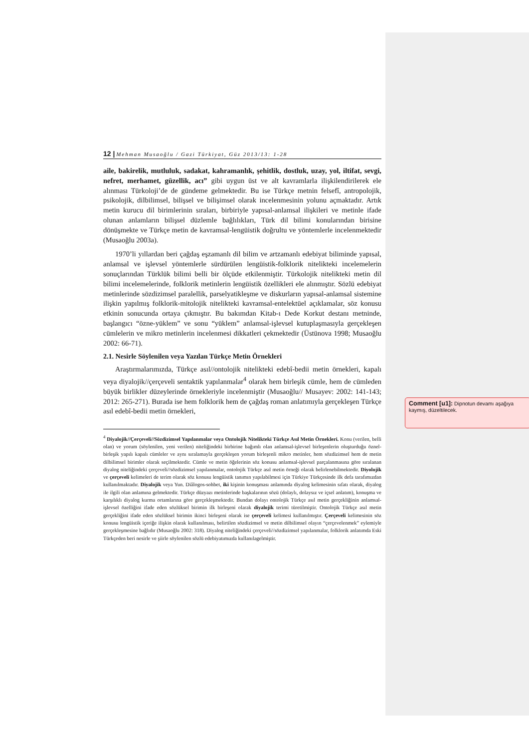12 | Mehman Musaoğlu / Gazi Türkiyat, Güz 2013/13: 1-28
aile, bakirelik, mutluluk, sadakat, kahramanlık, şehitlik, dostluk, uzay, yol, iltifat, sevgi, nefret, merhamet, güzellik, acı” gibi uygun üst ve alt kavramlarla ilişkilendirilerek ele alınması Türkoloji’de de gündeme gelmektedir. Bu ise Türkçe metnin felsefî, antropolojik, psikolojik, dilbilimsel, bilişsel ve bilişimsel olarak incelenmesinin yolunu açmaktadır. Artık metin kurucu dil birimlerinin sıraları, birbiriyle yapısal-anlamsal ilişkileri ve metinle ifade olunan anlamların bilişsel düzlemle bağlılıkları, Türk dil bilimi konularından birisine dönüşmekte ve Türkçe metin de kavramsal-lengüistik doğrultu ve yöntemlerle incelenmektedir (Musaoğlu 2003a).
1970’li yıllardan beri çağdaş eşzamanlı dil bilim ve artzamanlı edebiyat biliminde yapısal, anlamsal ve işlevsel yöntemlerle sürdürülen lengüistik-folklorik nitelikteki incelemelerin sonuçlarından Türklük bilimi belli bir ölçüde etkilenmiştir. Türkolojik nitelikteki metin dil bilimi incelemelerinde, folklorik metinlerin lengüistik özellikleri ele alınmıştır. Sözlü edebiyat metinlerinde sözdizimsel paralellik, parselyatikleşme ve diskurların yapısal-anlamsal sistemine ilişkin yapılmış folklorik-mitolojik nitelikteki kavramsal-entelektüel açıklamalar, söz konusu etkinin sonucunda ortaya çıkmıştır. Bu bakımdan Kitab-ı Dede Korkut destanı metninde, başlangıcı “özne-yüklem” ve sonu “yüklem” anlamsal-işlevsel kutuplaşmasıyla gerçekleşen cümlelerin ve mikro metinlerin incelenmesi dikkatleri çekmektedir (Üstünova 1998; Musaoğlu 2002: 66-71).
2.1. Nesirle Söylenilen veya Yazılan Türkçe Metin Örnekleri
Araştırmalarımızda, Türkçe asıl//ontolojik nitelikteki edebî-bedii metin örnekleri, kapalı veya diyalojik//çerçeveli sentaktik yapılanmalar<sup>4</sup> olarak hem birleşik cümle, hem de cümleden büyük birlikler düzeylerinde örnekleriyle incelenmiştir (Musaoğlu// Musayev: 2002: 141-143; 2012: 265-271). Burada ise hem folklorik hem de çağdaş roman anlatımıyla gerçekleşen Türkçe asıl edebî-bedii metin örnekleri,
<sup>4</sup> Diyalojik//Çerçeveli//Sözdizimsel Yapılanmalar veya Ontolojik Nitelikteki Türkçe Asıl Metin Örnekleri. Konu (verilen, belli olan) ve yorum (söylenilen, yeni verilen) niteliğindeki birbirine bağımlı olan anlamsal-işlevsel birleşenlerin oluşturduğu öznel-birleşik yapılı kapalı cümleler ve aynı sıralamayla gerçekleşen yorum birleşenli mikro metinler, hem sözdizimsel hem de metin dilbilimsel birimler olarak seçilmektedir. Cümle ve metin öğelerinin söz konusu anlamsal-işlevsel parçalanmasına göre sıralanan diyalog niteliğindeki çerçeveli//sözdizimsel yapılanmalar, ontolojik Türkçe asıl metin örneği olarak belirlenebilmektedir. Diyolojik ve çerçeveli kelimeleri de terim olarak söz konusu lengüistik tanımın yapılabilmesi için Türkiye Türkçesinde ilk defa tarafımızdan kullanılmaktadır. Diyalojik veya Yun. Diâlogos-sohbet, iki kişinin konuşması anlamında diyalog kelimesinin sıfatı olarak, diyalog ile ilgili olan anlamına gelmektedir. Türkçe düzyazı metinlerinde başkalarının sözü (dolaylı, dolaysız ve içsel anlatım), konuşma ve karşılıklı diyalog kurma ortamlarına göre gerçekleşmektedir. Bundan dolayı ontolojik Türkçe asıl metin gerçekliğinin anlamsal-işlevsel özelliğini ifade eden sözlüksel birimin ilk birleşeni olarak diyalojik terimi türetilmiştir. Ontolojik Türkçe asıl metin gerçekliğini ifade eden sözlüksel birimin ikinci birleşeni olarak ise çerçeveli kelimesi kullanılmıştır. Çerçeveli kelimesinin söz konusu lengüistik içeriğe ilişkin olarak kullanılması, belirtilen sözdizimsel ve metin dilbilimsel olayın “çerçevelenmek” eylemiyle gerçekleşmesine bağlıdır (Musaoğlu 2002: 318). Diyalog niteliğindeki çerçeveli//sözdizimsel yapılanmalar, folklorik anlatımda Eski Türkçeden beri nesirle ve şiirle söylenilen sözlü edebiyatımızda kullanılagelmiştir.
Comment [u1]: Dipnotun devamı aşağıya kaymış, düzeltilecek.